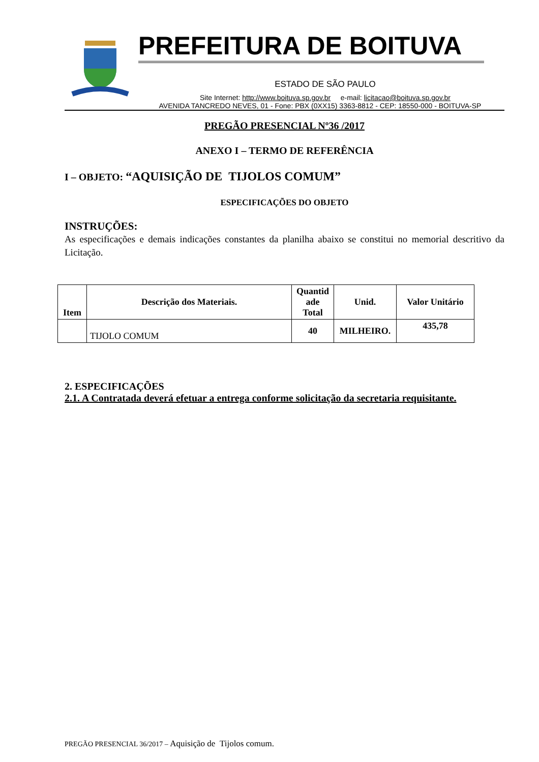PREFEITURA DE BOITUVA
ESTADO DE SÃO PAULO
Site Internet: http://www.boituva.sp.gov.br e-mail: licitacao@boituva.sp.gov.br
AVENIDA TANCREDO NEVES, 01 - Fone: PBX (0XX15) 3363-8812 - CEP: 18550-000 - BOITUVA-SP
PREGÃO PRESENCIAL Nº36 /2017
ANEXO I – TERMO DE REFERÊNCIA
I – OBJETO: “AQUISIÇÃO DE TIJOLOS COMUM”
ESPECIFICAÇÕES DO OBJETO
INSTRUÇÕES:
As especificações e demais indicações constantes da planilha abaixo se constitui no memorial descritivo da Licitação.
| Item | Descrição dos Materiais. | Quantid ade Total | Unid. | Valor Unitário |
| --- | --- | --- | --- | --- |
| | TIJOLO COMUM | 40 | MILHEIRO. | 435,78 |
2. ESPECIFICAÇÕES
2.1. A Contratada deverá efetuar a entrega conforme solicitação da secretaria requisitante.
PREGÃO PRESENCIAL 36/2017 – Aquisição de Tijolos comum.